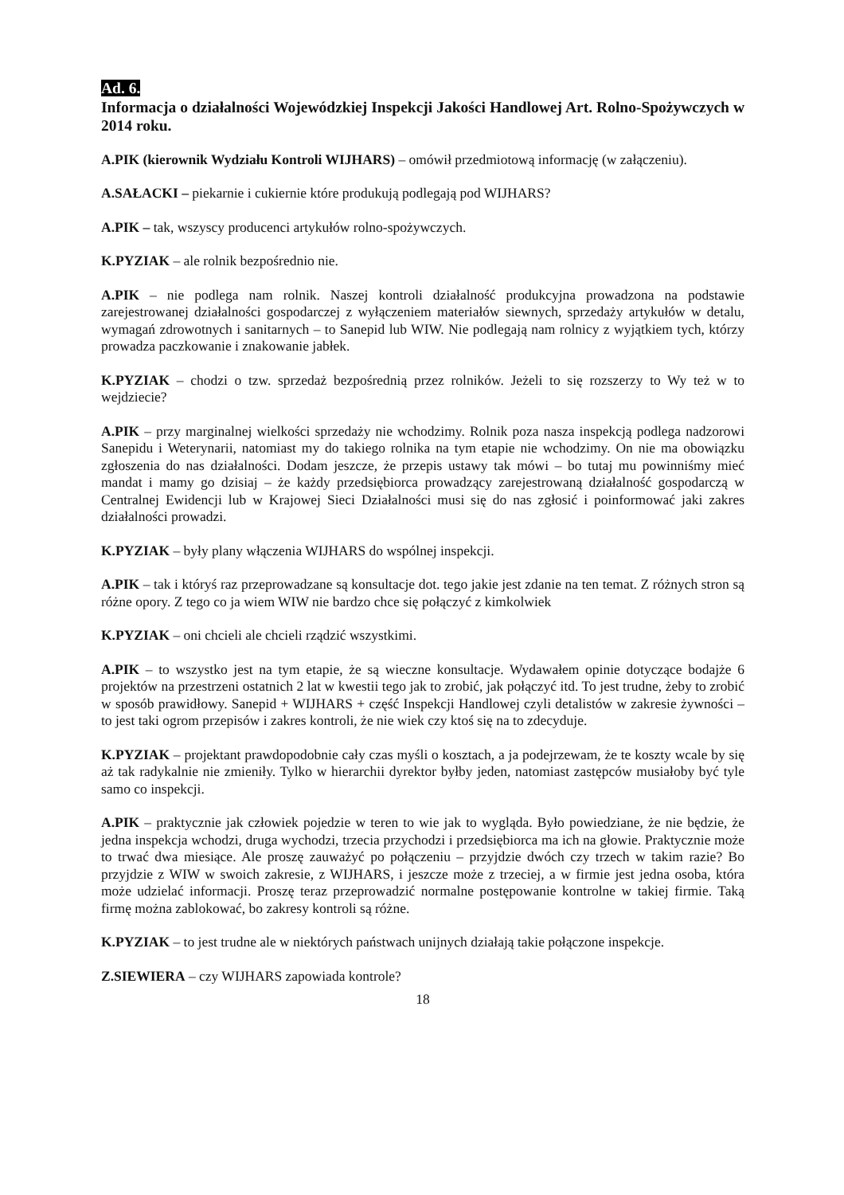Ad. 6.
Informacja o działalności Wojewódzkiej Inspekcji Jakości Handlowej Art. Rolno-Spożywczych w 2014 roku.
A.PIK (kierownik Wydziału Kontroli WIJHARS) – omówił przedmiotową informację (w załączeniu).
A.SAŁACKI – piekarnie i cukiernie które produkują podlegają pod WIJHARS?
A.PIK – tak, wszyscy producenci artykułów rolno-spożywczych.
K.PYZIAK – ale rolnik bezpośrednio nie.
A.PIK – nie podlega nam rolnik. Naszej kontroli działalność produkcyjna prowadzona na podstawie zarejestrowanej działalności gospodarczej z wyłączeniem materiałów siewnych, sprzedaży artykułów w detalu, wymagań zdrowotnych i sanitarnych – to Sanepid lub WIW. Nie podlegają nam rolnicy z wyjątkiem tych, którzy prowadza paczkowanie i znakowanie jabłek.
K.PYZIAK – chodzi o tzw. sprzedaż bezpośrednią przez rolników. Jeżeli to się rozszerzy to Wy też w to wejdziecie?
A.PIK – przy marginalnej wielkości sprzedaży nie wchodzimy. Rolnik poza nasza inspekcją podlega nadzorowi Sanepidu i Weterynarii, natomiast my do takiego rolnika na tym etapie nie wchodzimy. On nie ma obowiązku zgłoszenia do nas działalności. Dodam jeszcze, że przepis ustawy tak mówi – bo tutaj mu powinniśmy mieć mandat i mamy go dzisiaj – że każdy przedsiębiorca prowadzący zarejestrowaną działalność gospodarczą w Centralnej Ewidencji lub w Krajowej Sieci Działalności musi się do nas zgłosić i poinformować jaki zakres działalności prowadzi.
K.PYZIAK – były plany włączenia WIJHARS do wspólnej inspekcji.
A.PIK – tak i któryś raz przeprowadzane są konsultacje dot. tego jakie jest zdanie na ten temat. Z różnych stron są różne opory. Z tego co ja wiem WIW nie bardzo chce się połączyć z kimkolwiek
K.PYZIAK – oni chcieli ale chcieli rządzić wszystkimi.
A.PIK – to wszystko jest na tym etapie, że są wieczne konsultacje. Wydawałem opinie dotyczące bodajże 6 projektów na przestrzeni ostatnich 2 lat w kwestii tego jak to zrobić, jak połączyć itd. To jest trudne, żeby to zrobić w sposób prawidłowy. Sanepid + WIJHARS + część Inspekcji Handlowej czyli detalistów w zakresie żywności – to jest taki ogrom przepisów i zakres kontroli, że nie wiek czy ktoś się na to zdecyduje.
K.PYZIAK – projektant prawdopodobnie cały czas myśli o kosztach, a ja podejrzewam, że te koszty wcale by się aż tak radykalnie nie zmieniły. Tylko w hierarchii dyrektor byłby jeden, natomiast zastępców musiałoby być tyle samo co inspekcji.
A.PIK – praktycznie jak człowiek pojedzie w teren to wie jak to wygląda. Było powiedziane, że nie będzie, że jedna inspekcja wchodzi, druga wychodzi, trzecia przychodzi i przedsiębiorca ma ich na głowie. Praktycznie może to trwać dwa miesiące. Ale proszę zauważyć po połączeniu – przyjdzie dwóch czy trzech w takim razie? Bo przyjdzie z WIW w swoich zakresie, z WIJHARS, i jeszcze może z trzeciej, a w firmie jest jedna osoba, która może udzielać informacji. Proszę teraz przeprowadzić normalne postępowanie kontrolne w takiej firmie. Taką firmę można zablokować, bo zakresy kontroli są różne.
K.PYZIAK – to jest trudne ale w niektórych państwach unijnych działają takie połączone inspekcje.
Z.SIEWIERA – czy WIJHARS zapowiada kontrole?
18